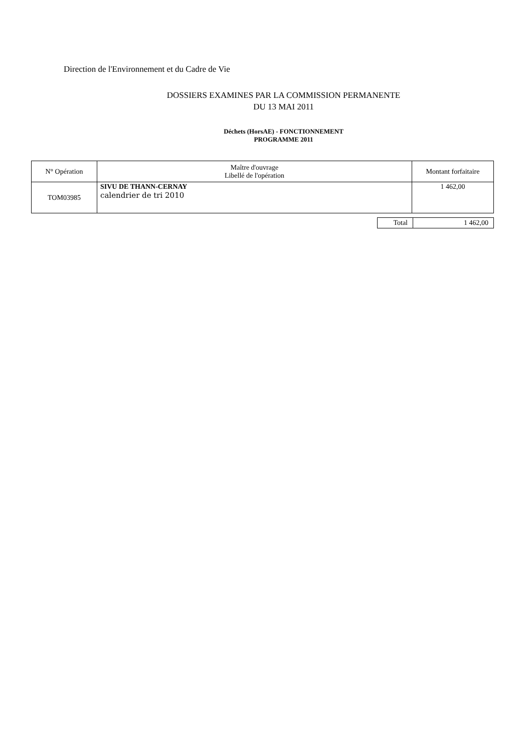Direction de l'Environnement et du Cadre de Vie
DOSSIERS EXAMINES PAR LA COMMISSION PERMANENTE
DU 13 MAI 2011
Déchets (HorsAE) - FONCTIONNEMENT
PROGRAMME 2011
| N° Opération | Maître d'ouvrage Libellé de l'opération | Montant forfaitaire |
| --- | --- | --- |
| TOM03985 | SIVU DE THANN-CERNAY calendrier de tri 2010 | 1 462,00 |
| Total | 1 462,00 |